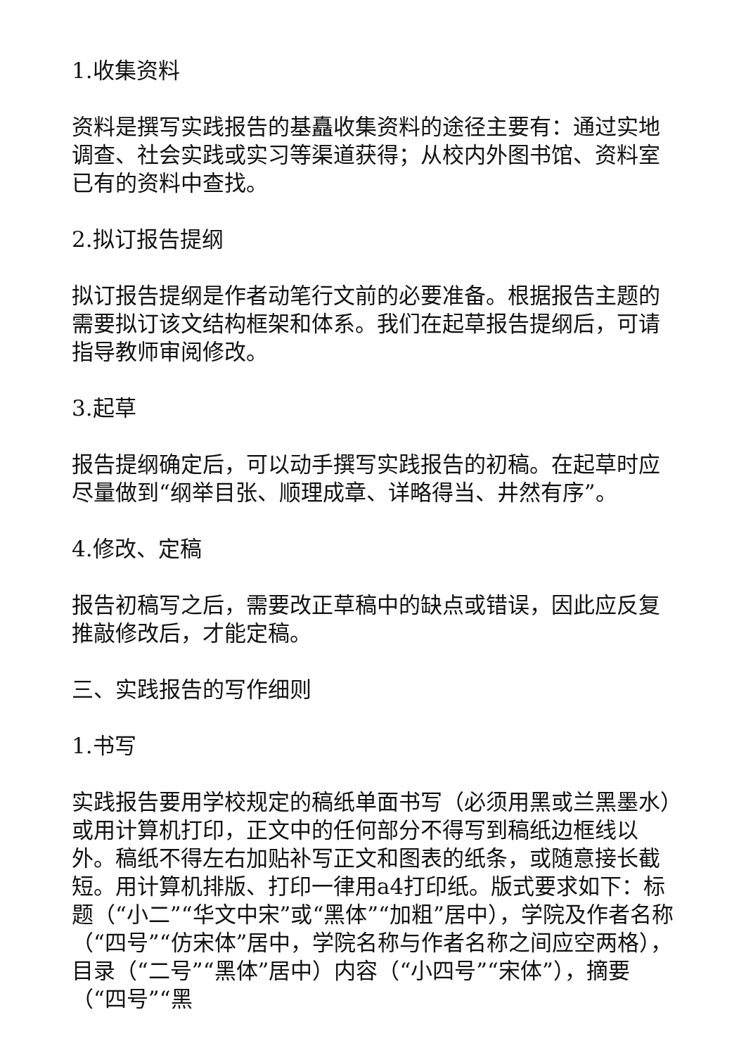1.收集资料
资料是撰写实践报告的基矗收集资料的途径主要有：通过实地调查、社会实践或实习等渠道获得；从校内外图书馆、资料室已有的资料中查找。
2.拟订报告提纲
拟订报告提纲是作者动笔行文前的必要准备。根据报告主题的需要拟订该文结构框架和体系。我们在起草报告提纲后，可请指导教师审阅修改。
3.起草
报告提纲确定后，可以动手撰写实践报告的初稿。在起草时应尽量做到“纲举目张、顺理成章、详略得当、井然有序”。
4.修改、定稿
报告初稿写之后，需要改正草稿中的缺点或错误，因此应反复推敲修改后，才能定稿。
三、实践报告的写作细则
1.书写
实践报告要用学校规定的稿纸单面书写（必须用黑或兰黑墨水）或用计算机打印，正文中的任何部分不得写到稿纸边框线以外。稿纸不得左右加贴补写正文和图表的纸条，或随意接长截短。用计算机排版、打印一律用a4打印纸。版式要求如下：标题（“小二”“华文中宋”或“黑体”“加粗”居中），学院及作者名称（“四号”“仿宋体”居中，学院名称与作者名称之间应空两格），目录（“二号”“黑体”居中）内容（“小四号”“宋体”），摘要（“四号”“黑